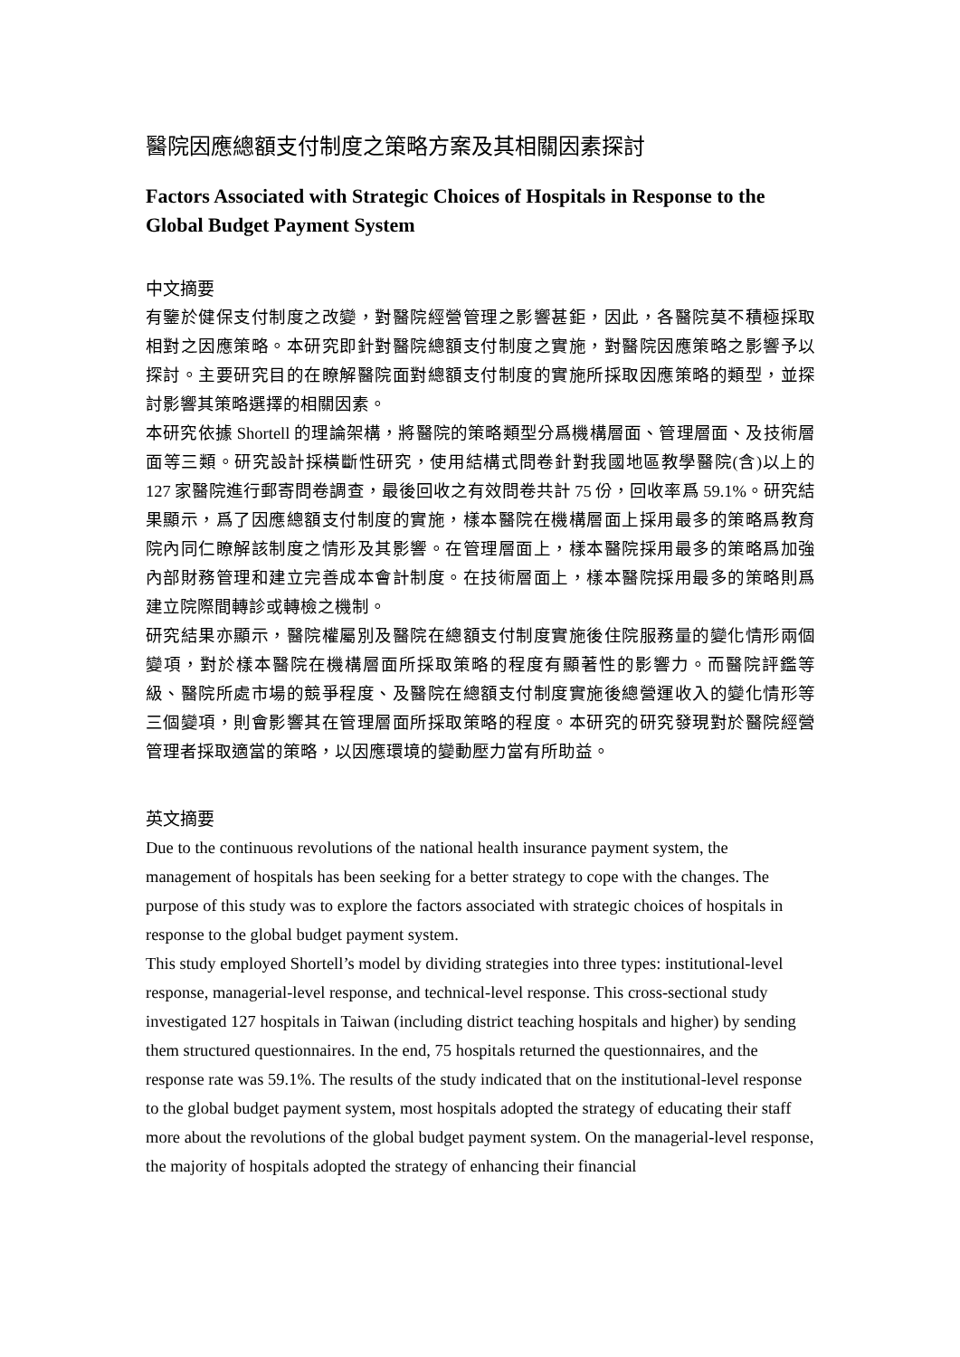醫院因應總額支付制度之策略方案及其相關因素探討
Factors Associated with Strategic Choices of Hospitals in Response to the Global Budget Payment System
中文摘要
有鑒於健保支付制度之改變，對醫院經營管理之影響甚鉅，因此，各醫院莫不積極採取相對之因應策略。本研究即針對醫院總額支付制度之實施，對醫院因應策略之影響予以探討。主要研究目的在瞭解醫院面對總額支付制度的實施所採取因應策略的類型，並探討影響其策略選擇的相關因素。
本研究依據 Shortell 的理論架構，將醫院的策略類型分爲機構層面、管理層面、及技術層面等三類。研究設計採橫斷性研究，使用結構式問卷針對我國地區教學醫院(含)以上的 127 家醫院進行郵寄問卷調查，最後回收之有效問卷共計 75 份，回收率爲 59.1%。研究結果顯示，爲了因應總額支付制度的實施，樣本醫院在機構層面上採用最多的策略爲教育院內同仁瞭解該制度之情形及其影響。在管理層面上，樣本醫院採用最多的策略爲加強內部財務管理和建立完善成本會計制度。在技術層面上，樣本醫院採用最多的策略則爲建立院際間轉診或轉檢之機制。
研究結果亦顯示，醫院權屬別及醫院在總額支付制度實施後住院服務量的變化情形兩個變項，對於樣本醫院在機構層面所採取策略的程度有顯著性的影響力。而醫院評鑑等級、醫院所處市場的競爭程度、及醫院在總額支付制度實施後總營運收入的變化情形等三個變項，則會影響其在管理層面所採取策略的程度。本研究的研究發現對於醫院經營管理者採取適當的策略，以因應環境的變動壓力當有所助益。
英文摘要
Due to the continuous revolutions of the national health insurance payment system, the management of hospitals has been seeking for a better strategy to cope with the changes. The purpose of this study was to explore the factors associated with strategic choices of hospitals in response to the global budget payment system.
This study employed Shortell’s model by dividing strategies into three types: institutional-level response, managerial-level response, and technical-level response. This cross-sectional study investigated 127 hospitals in Taiwan (including district teaching hospitals and higher) by sending them structured questionnaires. In the end, 75 hospitals returned the questionnaires, and the response rate was 59.1%. The results of the study indicated that on the institutional-level response to the global budget payment system, most hospitals adopted the strategy of educating their staff more about the revolutions of the global budget payment system. On the managerial-level response, the majority of hospitals adopted the strategy of enhancing their financial